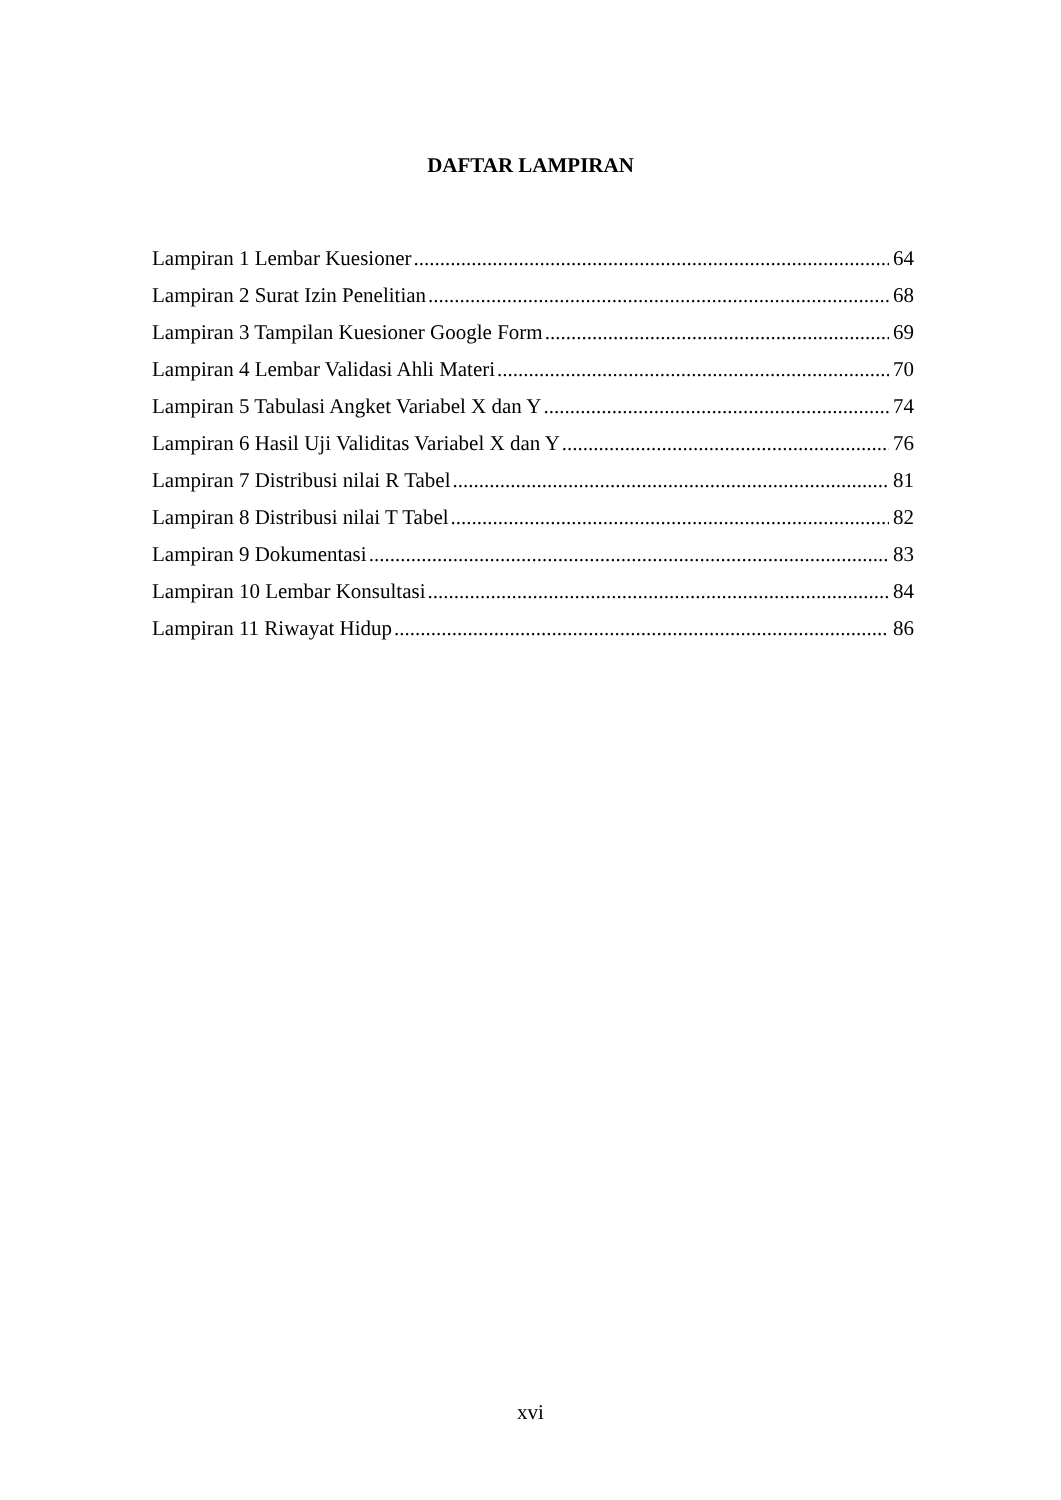DAFTAR LAMPIRAN
Lampiran 1 Lembar Kuesioner 64
Lampiran 2 Surat Izin Penelitian 68
Lampiran 3 Tampilan Kuesioner Google Form 69
Lampiran 4 Lembar Validasi Ahli Materi 70
Lampiran 5 Tabulasi Angket Variabel X dan Y 74
Lampiran 6 Hasil Uji Validitas Variabel X dan Y 76
Lampiran 7 Distribusi nilai R Tabel 81
Lampiran 8 Distribusi nilai T Tabel 82
Lampiran 9 Dokumentasi 83
Lampiran 10 Lembar Konsultasi 84
Lampiran 11 Riwayat Hidup 86
xvi